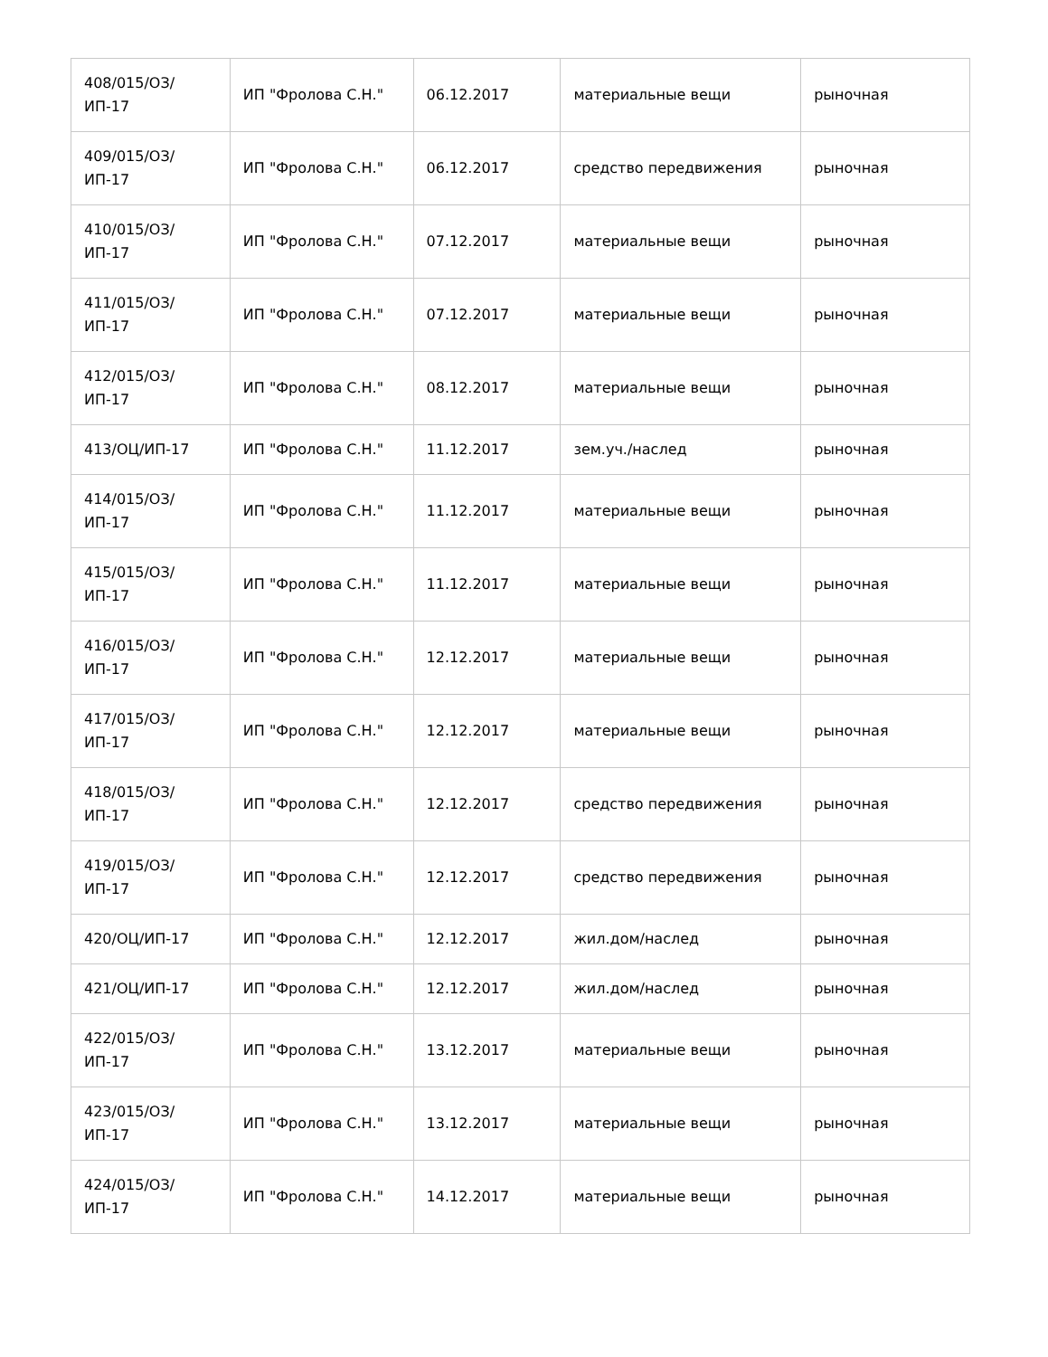| 408/015/ОЗ/ИП-17 | ИП "Фролова С.Н." | 06.12.2017 | материальные вещи | рыночная |
| 409/015/ОЗ/ИП-17 | ИП "Фролова С.Н." | 06.12.2017 | средство передвижения | рыночная |
| 410/015/ОЗ/ИП-17 | ИП "Фролова С.Н." | 07.12.2017 | материальные вещи | рыночная |
| 411/015/ОЗ/ИП-17 | ИП "Фролова С.Н." | 07.12.2017 | материальные вещи | рыночная |
| 412/015/ОЗ/ИП-17 | ИП "Фролова С.Н." | 08.12.2017 | материальные вещи | рыночная |
| 413/ОЦ/ИП-17 | ИП "Фролова С.Н." | 11.12.2017 | зем.уч./наслед | рыночная |
| 414/015/ОЗ/ИП-17 | ИП "Фролова С.Н." | 11.12.2017 | материальные вещи | рыночная |
| 415/015/ОЗ/ИП-17 | ИП "Фролова С.Н." | 11.12.2017 | материальные вещи | рыночная |
| 416/015/ОЗ/ИП-17 | ИП "Фролова С.Н." | 12.12.2017 | материальные вещи | рыночная |
| 417/015/ОЗ/ИП-17 | ИП "Фролова С.Н." | 12.12.2017 | материальные вещи | рыночная |
| 418/015/ОЗ/ИП-17 | ИП "Фролова С.Н." | 12.12.2017 | средство передвижения | рыночная |
| 419/015/ОЗ/ИП-17 | ИП "Фролова С.Н." | 12.12.2017 | средство передвижения | рыночная |
| 420/ОЦ/ИП-17 | ИП "Фролова С.Н." | 12.12.2017 | жил.дом/наслед | рыночная |
| 421/ОЦ/ИП-17 | ИП "Фролова С.Н." | 12.12.2017 | жил.дом/наслед | рыночная |
| 422/015/ОЗ/ИП-17 | ИП "Фролова С.Н." | 13.12.2017 | материальные вещи | рыночная |
| 423/015/ОЗ/ИП-17 | ИП "Фролова С.Н." | 13.12.2017 | материальные вещи | рыночная |
| 424/015/ОЗ/ИП-17 | ИП "Фролова С.Н." | 14.12.2017 | материальные вещи | рыночная |